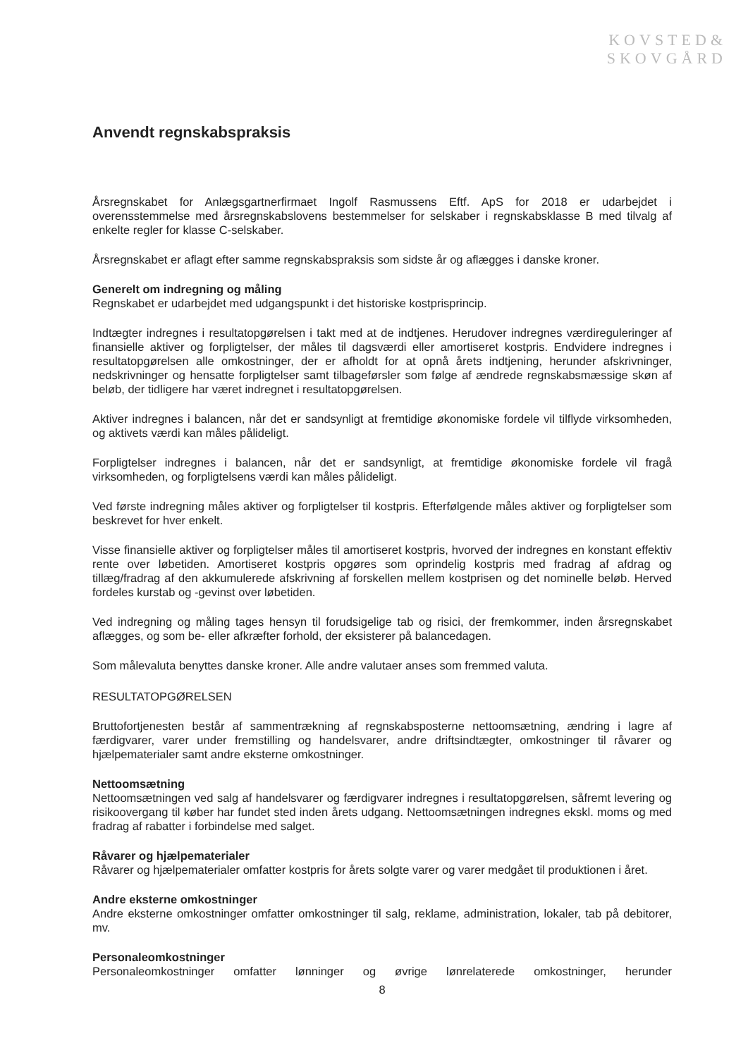KOVSTED&
SKOVGÅRD
Anvendt regnskabspraksis
Årsregnskabet for Anlægsgartnerfirmaet Ingolf Rasmussens Eftf. ApS for 2018 er udarbejdet i overensstemmelse med årsregnskabslovens bestemmelser for selskaber i regnskabsklasse B med tilvalg af enkelte regler for klasse C-selskaber.
Årsregnskabet er aflagt efter samme regnskabspraksis som sidste år og aflægges i danske kroner.
Generelt om indregning og måling
Regnskabet er udarbejdet med udgangspunkt i det historiske kostprisprincip.
Indtægter indregnes i resultatopgørelsen i takt med at de indtjenes. Herudover indregnes værdireguleringer af finansielle aktiver og forpligtelser, der måles til dagsværdi eller amortiseret kostpris. Endvidere indregnes i resultatopgørelsen alle omkostninger, der er afholdt for at opnå årets indtjening, herunder afskrivninger, nedskrivninger og hensatte forpligtelser samt tilbageførsler som følge af ændrede regnskabsmæssige skøn af beløb, der tidligere har været indregnet i resultatopgørelsen.
Aktiver indregnes i balancen, når det er sandsynligt at fremtidige økonomiske fordele vil tilflyde virksomheden, og aktivets værdi kan måles pålideligt.
Forpligtelser indregnes i balancen, når det er sandsynligt, at fremtidige økonomiske fordele vil fragå virksomheden, og forpligtelsens værdi kan måles pålideligt.
Ved første indregning måles aktiver og forpligtelser til kostpris. Efterfølgende måles aktiver og forpligtelser som beskrevet for hver enkelt.
Visse finansielle aktiver og forpligtelser måles til amortiseret kostpris, hvorved der indregnes en konstant effektiv rente over løbetiden. Amortiseret kostpris opgøres som oprindelig kostpris med fradrag af afdrag og tillæg/fradrag af den akkumulerede afskrivning af forskellen mellem kostprisen og det nominelle beløb. Herved fordeles kurstab og -gevinst over løbetiden.
Ved indregning og måling tages hensyn til forudsigelige tab og risici, der fremkommer, inden årsregnskabet aflægges, og som be- eller afkræfter forhold, der eksisterer på balancedagen.
Som målevaluta benyttes danske kroner. Alle andre valutaer anses som fremmed valuta.
RESULTATOPGØRELSEN
Bruttofortjenesten består af sammentrækning af regnskabsposterne nettoomsætning, ændring i lagre af færdigvarer, varer under fremstilling og handelsvarer, andre driftsindtægter, omkostninger til råvarer og hjælpematerialer samt andre eksterne omkostninger.
Nettoomsætning
Nettoomsætningen ved salg af handelsvarer og færdigvarer indregnes i resultatopgørelsen, såfremt levering og risikoovergang til køber har fundet sted inden årets udgang. Nettoomsætningen indregnes ekskl. moms og med fradrag af rabatter i forbindelse med salget.
Råvarer og hjælpematerialer
Råvarer og hjælpematerialer omfatter kostpris for årets solgte varer og varer medgået til produktionen i året.
Andre eksterne omkostninger
Andre eksterne omkostninger omfatter omkostninger til salg, reklame, administration, lokaler, tab på debitorer, mv.
Personaleomkostninger
Personaleomkostninger omfatter lønninger og øvrige lønrelaterede omkostninger, herunder
8